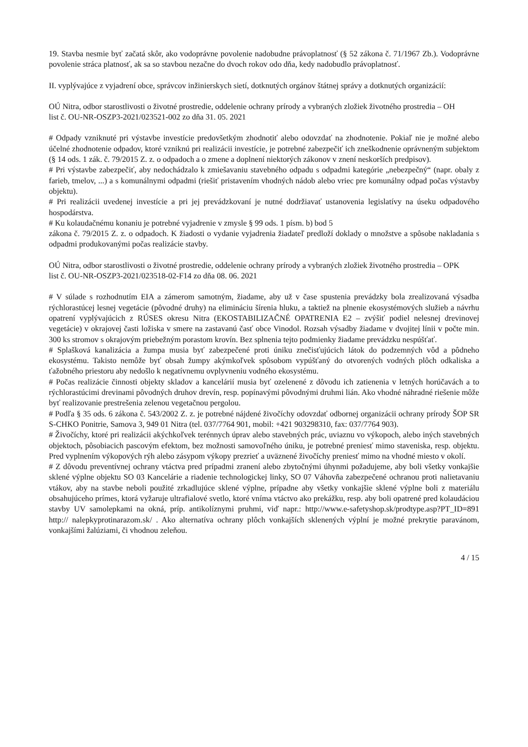19. Stavba nesmie byť začatá skôr, ako vodoprávne povolenie nadobudne právoplatnosť (§ 52 zákona č. 71/1967 Zb.). Vodoprávne povolenie stráca platnosť, ak sa so stavbou nezačne do dvoch rokov odo dňa, kedy nadobudlo právoplatnosť.
II. vyplývajúce z vyjadrení obce, správcov inžinierskych sietí, dotknutých orgánov štátnej správy a dotknutých organizácií:
OÚ Nitra, odbor starostlivosti o životné prostredie, oddelenie ochrany prírody a vybraných zložiek životného prostredia – OH
list č. OU-NR-OSZP3-2021/023521-002 zo dňa 31. 05. 2021
# Odpady vzniknuté pri výstavbe investície predovšetkým zhodnotiť alebo odovzdať na zhodnotenie. Pokiaľ nie je možné alebo účelné zhodnotenie odpadov, ktoré vzniknú pri realizácii investície, je potrebné zabezpečiť ich zneškodnenie oprávneným subjektom (§ 14 ods. 1 zák. č. 79/2015 Z. z. o odpadoch a o zmene a doplnení niektorých zákonov v znení neskorších predpisov).
# Pri výstavbe zabezpečiť, aby nedochádzalo k zmiešavaniu stavebného odpadu s odpadmi kategórie „nebezpečný“ (napr. obaly z farieb, tmelov, ...) a s komunálnymi odpadmi (riešiť pristavením vhodných nádob alebo vriec pre komunálny odpad počas výstavby objektu).
# Pri realizácii uvedenej investície a pri jej prevádzkovaní je nutné dodržiavať ustanovenia legislatívy na úseku odpadového hospodárstva.
# Ku kolaudačnému konaniu je potrebné vyjadrenie v zmysle § 99 ods. 1 písm. b) bod 5
zákona č. 79/2015 Z. z. o odpadoch. K žiadosti o vydanie vyjadrenia žiadateľ predloží doklady o množstve a spôsobe nakladania s odpadmi produkovanými počas realizácie stavby.
OÚ Nitra, odbor starostlivosti o životné prostredie, oddelenie ochrany prírody a vybraných zložiek životného prostredia – OPK
list č. OU-NR-OSZP3-2021/023518-02-F14 zo dňa 08. 06. 2021
# V súlade s rozhodnutím EIA a zámerom samotným, žiadame, aby už v čase spustenia prevádzky bola zrealizovaná výsadba rýchlorastúcej lesnej vegetácie (pôvodné druhy) na elimináciu šírenia hluku, a taktiež na plnenie ekosystémových služieb a návrhu opatrení vyplývajúcich z RÚSES okresu Nitra (EKOSTABILIZAČNÉ OPATRENIA E2 – zvýšiť podiel nelesnej drevinovej vegetácie) v okrajovej časti ložiska v smere na zastavanú časť obce Vinodol. Rozsah výsadby žiadame v dvojitej línii v počte min. 300 ks stromov s okrajovým priebežným porastom krovín. Bez splnenia tejto podmienky žiadame prevádzku nespúšťať.
# Splašková kanalizácia a žumpa musia byť zabezpečené proti úniku znečisťujúcich látok do podzemných vôd a pôdneho ekosystému. Takisto nemôže byť obsah žumpy akýmkoľvek spôsobom vypúšťaný do otvorených vodných plôch odkaliska a ťažobného priestoru aby nedošlo k negatívnemu ovplyvneniu vodného ekosystému.
# Počas realizácie činnosti objekty skladov a kancelárií musia byť ozelenené z dôvodu ich zatienenia v letných horúčavách a to rýchlorastúcimi drevinami pôvodných druhov drevín, resp. popínavými pôvodnými druhmi lián. Ako vhodné náhradné riešenie môže byť realizovanie prestrešenia zelenou vegetačnou pergolou.
# Podľa § 35 ods. 6 zákona č. 543/2002 Z. z. je potrebné nájdené živočíchy odovzdať odbornej organizácii ochrany prírody ŠOP SR S-CHKO Ponitrie, Samova 3, 949 01 Nitra (tel. 037/7764 901, mobil: +421 903298310, fax: 037/7764 903).
# Živočíchy, ktoré pri realizácii akýchkoľvek terénnych úprav alebo stavebných prác, uviaznu vo výkopoch, alebo iných stavebných objektoch, pôsobiacich pascovým efektom, bez možnosti samovoľného úniku, je potrebné preniesť mimo staveniska, resp. objektu. Pred vyplnením výkopových rýh alebo zásypom výkopy prezrieť a uväznené živočíchy preniesť mimo na vhodné miesto v okolí.
# Z dôvodu preventívnej ochrany vtáctva pred prípadmi zranení alebo zbytočnými úhynmi požadujeme, aby boli všetky vonkajšie sklené výplne objektu SO 03 Kancelárie a riadenie technologickej linky, SO 07 Váhovňa zabezpečené ochranou proti nalietavaniu vtákov, aby na stavbe neboli použité zrkadlujúce sklené výplne, prípadne aby všetky vonkajšie sklené výplne boli z materiálu obsahujúceho prímes, ktorá vyžaruje ultrafialové svetlo, ktoré vníma vtáctvo ako prekážku, resp. aby boli opatrené pred kolaudáciou stavby UV samolepkami na okná, príp. antikolíznymi pruhmi, viď napr.: http://www.e-safetyshop.sk/prodtype.asp?PT_ID=891 http:// nalepkyprotinarazom.sk/ . Ako alternatíva ochrany plôch vonkajších sklenených výplní je možné prekrytie paravánom, vonkajšími žalúziami, či vhodnou zeleňou.
4 / 15